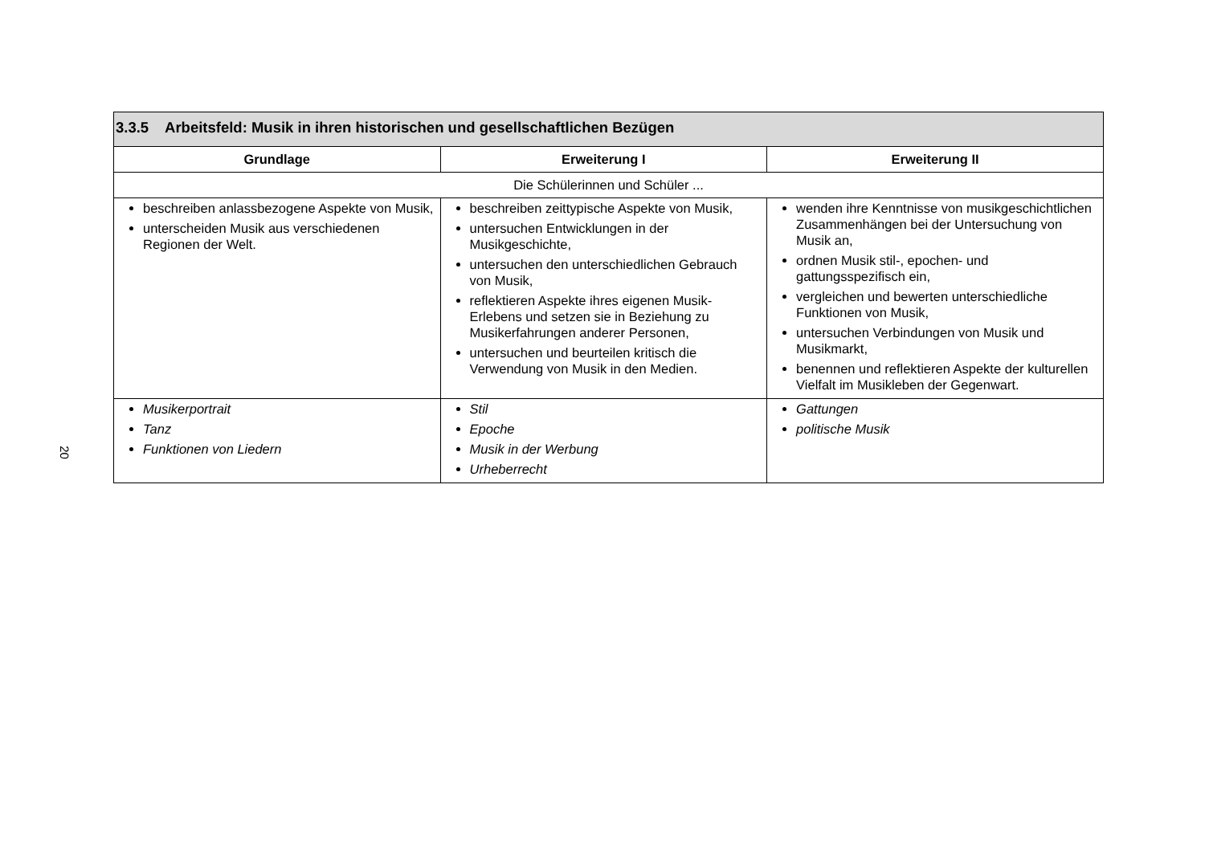20
| 3.3.5 Arbeitsfeld: Musik in ihren historischen und gesellschaftlichen Bezügen | | |
| --- | --- | --- |
| Grundlage | Erweiterung I | Erweiterung II |
| Die Schülerinnen und Schüler ... | | |
| beschreiben anlassbezogene Aspekte von Musik, unterscheiden Musik aus verschiedenen Regionen der Welt. | beschreiben zeittypische Aspekte von Musik, untersuchen Entwicklungen in der Musikgeschichte, untersuchen den unterschiedlichen Gebrauch von Musik, reflektieren Aspekte ihres eigenen Musik- Erlebens und setzen sie in Beziehung zu Musikerfahrungen anderer Personen, untersuchen und beurteilen kritisch die Verwendung von Musik in den Medien. | wenden ihre Kenntnisse von musikgeschichtlichen Zusammenhängen bei der Untersuchung von Musik an, ordnen Musik stil-, epochen- und gattungsspezifisch ein, vergleichen und bewerten unterschiedliche Funktionen von Musik, untersuchen Verbindungen von Musik und Musikmarkt, benennen und reflektieren Aspekte der kulturellen Vielfalt im Musikleben der Gegenwart. |
| Musikerportrait Tanz Funktionen von Liedern | Stil Epoche Musik in der Werbung Urheberrecht | Gattungen politische Musik |